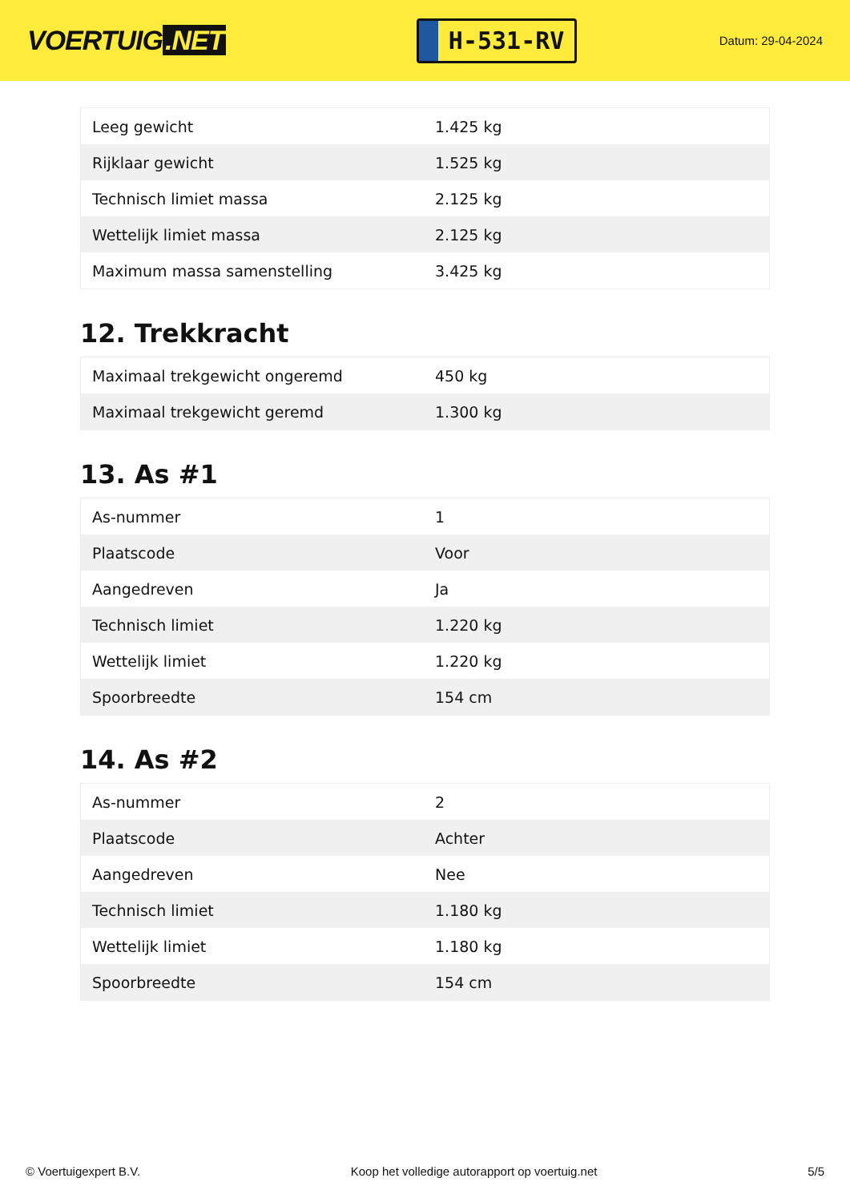VOERTUIG.NET
H-531-RV
Datum: 29-04-2024
| Leeg gewicht | 1.425 kg |
| Rijklaar gewicht | 1.525 kg |
| Technisch limiet massa | 2.125 kg |
| Wettelijk limiet massa | 2.125 kg |
| Maximum massa samenstelling | 3.425 kg |
12. Trekkracht
| Maximaal trekgewicht ongeremd | 450 kg |
| Maximaal trekgewicht geremd | 1.300 kg |
13. As #1
| As-nummer | 1 |
| Plaatscode | Voor |
| Aangedreven | Ja |
| Technisch limiet | 1.220 kg |
| Wettelijk limiet | 1.220 kg |
| Spoorbreedte | 154 cm |
14. As #2
| As-nummer | 2 |
| Plaatscode | Achter |
| Aangedreven | Nee |
| Technisch limiet | 1.180 kg |
| Wettelijk limiet | 1.180 kg |
| Spoorbreedte | 154 cm |
© Voertuigexpert B.V. Koop het volledige autorapport op voertuig.net 5/5